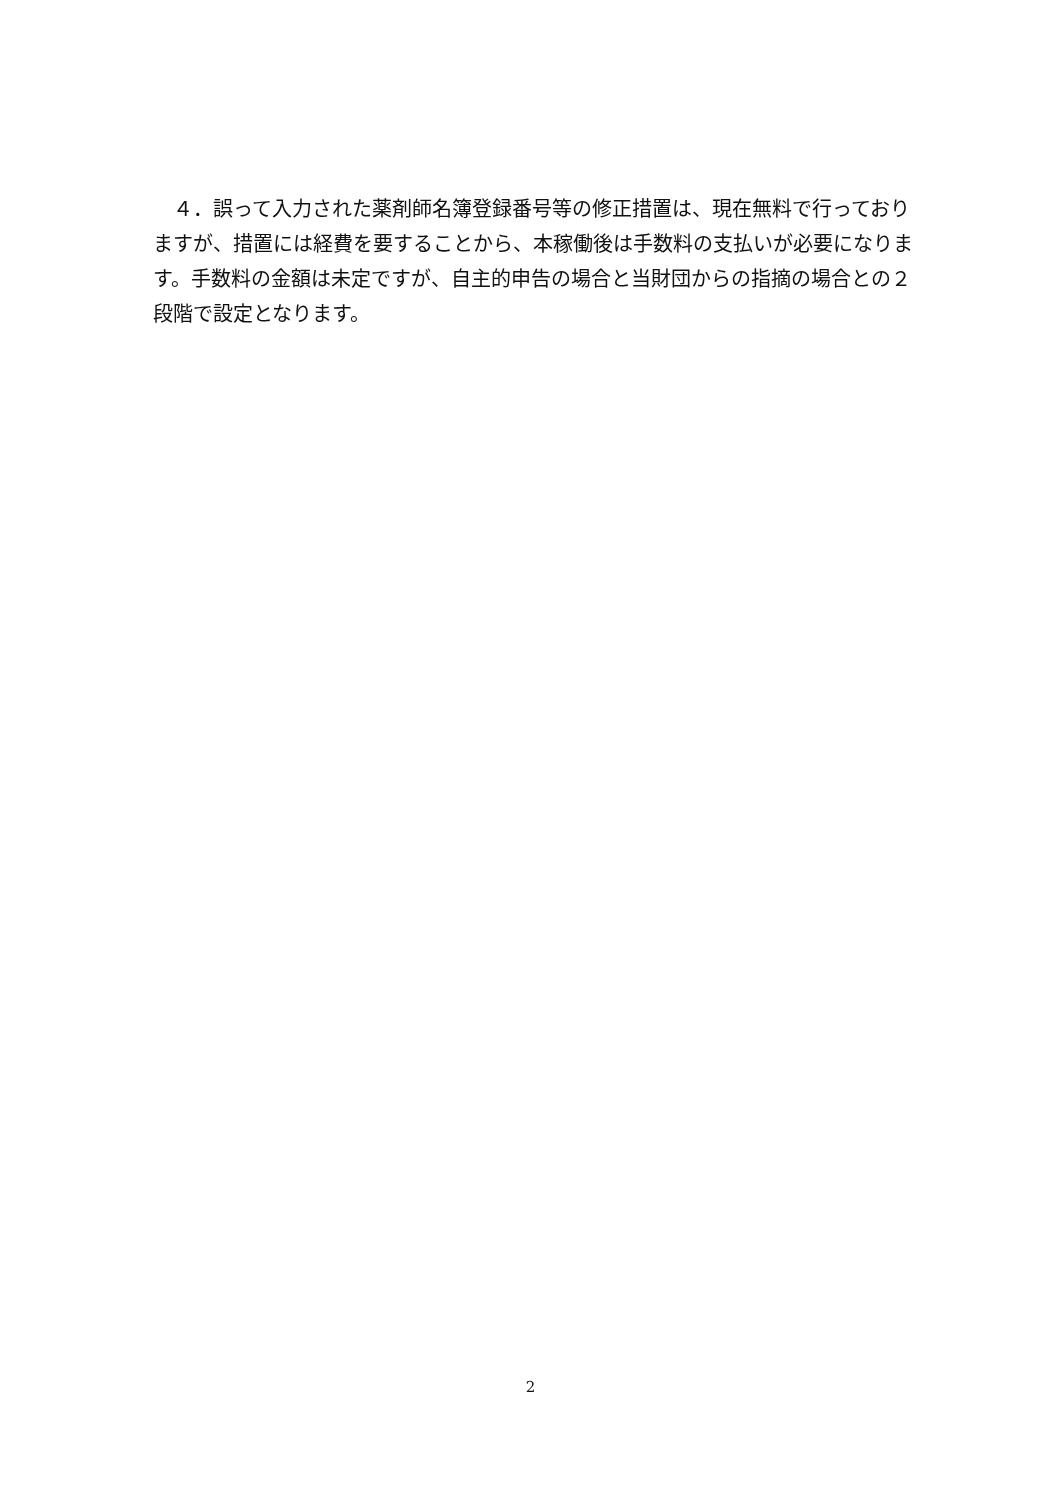４．誤って入力された薬剤師名簿登録番号等の修正措置は、現在無料で行っておりますが、措置には経費を要することから、本稼働後は手数料の支払いが必要になります。手数料の金額は未定ですが、自主的申告の場合と当財団からの指摘の場合との２段階で設定となります。
2